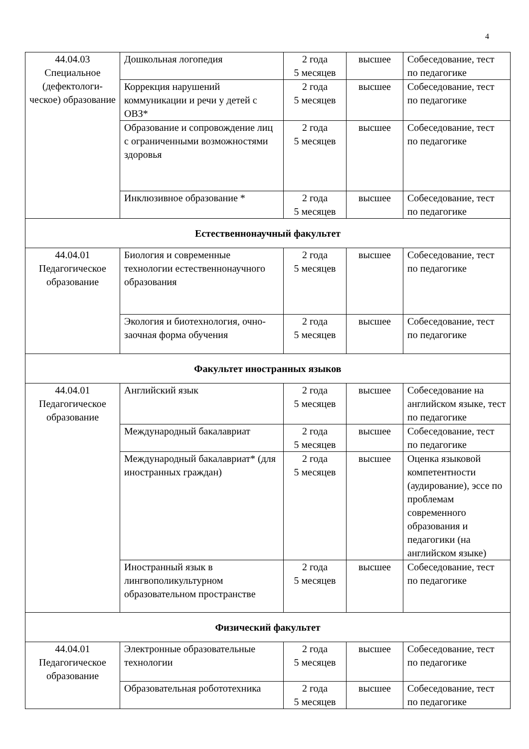4
| 44.04.03 Специальное (дефектологи-ческое) образование | Дошкольная логопедия | 2 года 5 месяцев | высшее | Собеседование, тест по педагогике |
| | Коррекция нарушений коммуникации и речи у детей с ОВЗ* | 2 года 5 месяцев | высшее | Собеседование, тест по педагогике |
| | Образование и сопровождение лиц с ограниченными возможностями здоровья | 2 года 5 месяцев | высшее | Собеседование, тест по педагогике |
| | Инклюзивное образование * | 2 года 5 месяцев | высшее | Собеседование, тест по педагогике |
| Естественнонаучный факультет | | | | |
| 44.04.01 Педагогическое образование | Биология и современные технологии естественнонаучного образования | 2 года 5 месяцев | высшее | Собеседование, тест по педагогике |
| | Экология и биотехнология, очно-заочная форма обучения | 2 года 5 месяцев | высшее | Собеседование, тест по педагогике |
| Факультет иностранных языков | | | | |
| 44.04.01 Педагогическое образование | Английский язык | 2 года 5 месяцев | высшее | Собеседование на английском языке, тест по педагогике |
| | Международный бакалавриат | 2 года 5 месяцев | высшее | Собеседование, тест по педагогике |
| | Международный бакалавриат* (для иностранных граждан) | 2 года 5 месяцев | высшее | Оценка языковой компетентности (аудирование), эссе по проблемам современного образования и педагогики (на английском языке) |
| | Иностранный язык в лингвополикультурном образовательном пространстве | 2 года 5 месяцев | высшее | Собеседование, тест по педагогике |
| Физический факультет | | | | |
| 44.04.01 Педагогическое образование | Электронные образовательные технологии | 2 года 5 месяцев | высшее | Собеседование, тест по педагогике |
| | Образовательная робототехника | 2 года 5 месяцев | высшее | Собеседование, тест по педагогике |